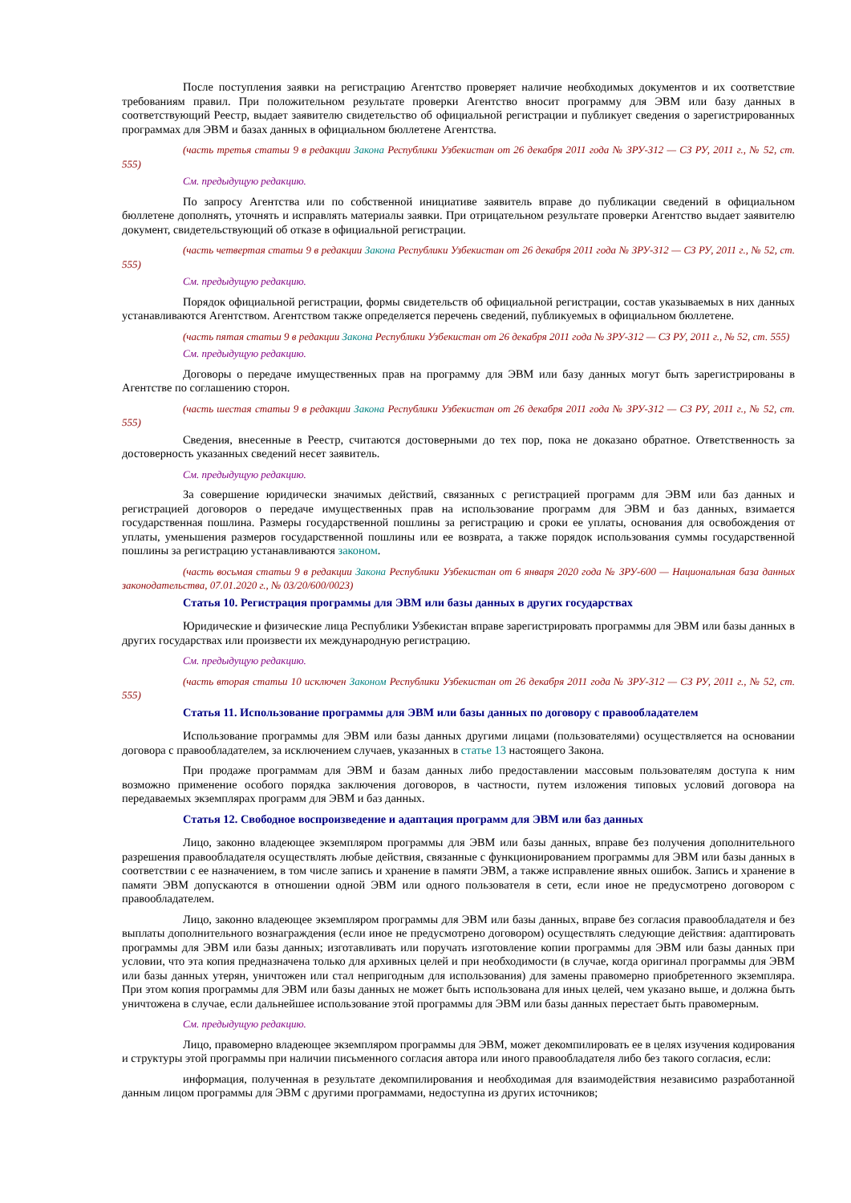После поступления заявки на регистрацию Агентство проверяет наличие необходимых документов и их соответствие требованиям правил. При положительном результате проверки Агентство вносит программу для ЭВМ или базу данных в соответствующий Реестр, выдает заявителю свидетельство об официальной регистрации и публикует сведения о зарегистрированных программах для ЭВМ и базах данных в официальном бюллетене Агентства.
(часть третья статьи 9 в редакции Закона Республики Узбекистан от 26 декабря 2011 года № ЗРУ-312 — СЗ РУ, 2011 г., № 52, ст. 555)
См. предыдущую редакцию.
По запросу Агентства или по собственной инициативе заявитель вправе до публикации сведений в официальном бюллетене дополнять, уточнять и исправлять материалы заявки. При отрицательном результате проверки Агентство выдает заявителю документ, свидетельствующий об отказе в официальной регистрации.
(часть четвертая статьи 9 в редакции Закона Республики Узбекистан от 26 декабря 2011 года № ЗРУ-312 — СЗ РУ, 2011 г., № 52, ст. 555)
См. предыдущую редакцию.
Порядок официальной регистрации, формы свидетельств об официальной регистрации, состав указываемых в них данных устанавливаются Агентством. Агентством также определяется перечень сведений, публикуемых в официальном бюллетене.
(часть пятая статьи 9 в редакции Закона Республики Узбекистан от 26 декабря 2011 года № ЗРУ-312 — СЗ РУ, 2011 г., № 52, ст. 555)
См. предыдущую редакцию.
Договоры о передаче имущественных прав на программу для ЭВМ или базу данных могут быть зарегистрированы в Агентстве по соглашению сторон.
(часть шестая статьи 9 в редакции Закона Республики Узбекистан от 26 декабря 2011 года № ЗРУ-312 — СЗ РУ, 2011 г., № 52, ст. 555)
Сведения, внесенные в Реестр, считаются достоверными до тех пор, пока не доказано обратное. Ответственность за достоверность указанных сведений несет заявитель.
См. предыдущую редакцию.
За совершение юридически значимых действий, связанных с регистрацией программ для ЭВМ или баз данных и регистрацией договоров о передаче имущественных прав на использование программ для ЭВМ и баз данных, взимается государственная пошлина. Размеры государственной пошлины за регистрацию и сроки ее уплаты, основания для освобождения от уплаты, уменьшения размеров государственной пошлины или ее возврата, а также порядок использования суммы государственной пошлины за регистрацию устанавливаются законом.
(часть восьмая статьи 9 в редакции Закона Республики Узбекистан от 6 января 2020 года № ЗРУ-600 — Национальная база данных законодательства, 07.01.2020 г., № 03/20/600/0023)
Статья 10. Регистрация программы для ЭВМ или базы данных в других государствах
Юридические и физические лица Республики Узбекистан вправе зарегистрировать программы для ЭВМ или базы данных в других государствах или произвести их международную регистрацию.
См. предыдущую редакцию.
(часть вторая статьи 10 исключен Законом Республики Узбекистан от 26 декабря 2011 года № ЗРУ-312 — СЗ РУ, 2011 г., № 52, ст. 555)
Статья 11. Использование программы для ЭВМ или базы данных по договору с правообладателем
Использование программы для ЭВМ или базы данных другими лицами (пользователями) осуществляется на основании договора с правообладателем, за исключением случаев, указанных в статье 13 настоящего Закона.
При продаже программам для ЭВМ и базам данных либо предоставлении массовым пользователям доступа к ним возможно применение особого порядка заключения договоров, в частности, путем изложения типовых условий договора на передаваемых экземплярах программ для ЭВМ и баз данных.
Статья 12. Свободное воспроизведение и адаптация программ для ЭВМ или баз данных
Лицо, законно владеющее экземпляром программы для ЭВМ или базы данных, вправе без получения дополнительного разрешения правообладателя осуществлять любые действия, связанные с функционированием программы для ЭВМ или базы данных в соответствии с ее назначением, в том числе запись и хранение в памяти ЭВМ, а также исправление явных ошибок. Запись и хранение в памяти ЭВМ допускаются в отношении одной ЭВМ или одного пользователя в сети, если иное не предусмотрено договором с правообладателем.
Лицо, законно владеющее экземпляром программы для ЭВМ или базы данных, вправе без согласия правообладателя и без выплаты дополнительного вознаграждения (если иное не предусмотрено договором) осуществлять следующие действия: адаптировать программы для ЭВМ или базы данных; изготавливать или поручать изготовление копии программы для ЭВМ или базы данных при условии, что эта копия предназначена только для архивных целей и при необходимости (в случае, когда оригинал программы для ЭВМ или базы данных утерян, уничтожен или стал непригодным для использования) для замены правомерно приобретенного экземпляра. При этом копия программы для ЭВМ или базы данных не может быть использована для иных целей, чем указано выше, и должна быть уничтожена в случае, если дальнейшее использование этой программы для ЭВМ или базы данных перестает быть правомерным.
См. предыдущую редакцию.
Лицо, правомерно владеющее экземпляром программы для ЭВМ, может декомпилировать ее в целях изучения кодирования и структуры этой программы при наличии письменного согласия автора или иного правообладателя либо без такого согласия, если:
информация, полученная в результате декомпилирования и необходимая для взаимодействия независимо разработанной данным лицом программы для ЭВМ с другими программами, недоступна из других источников;